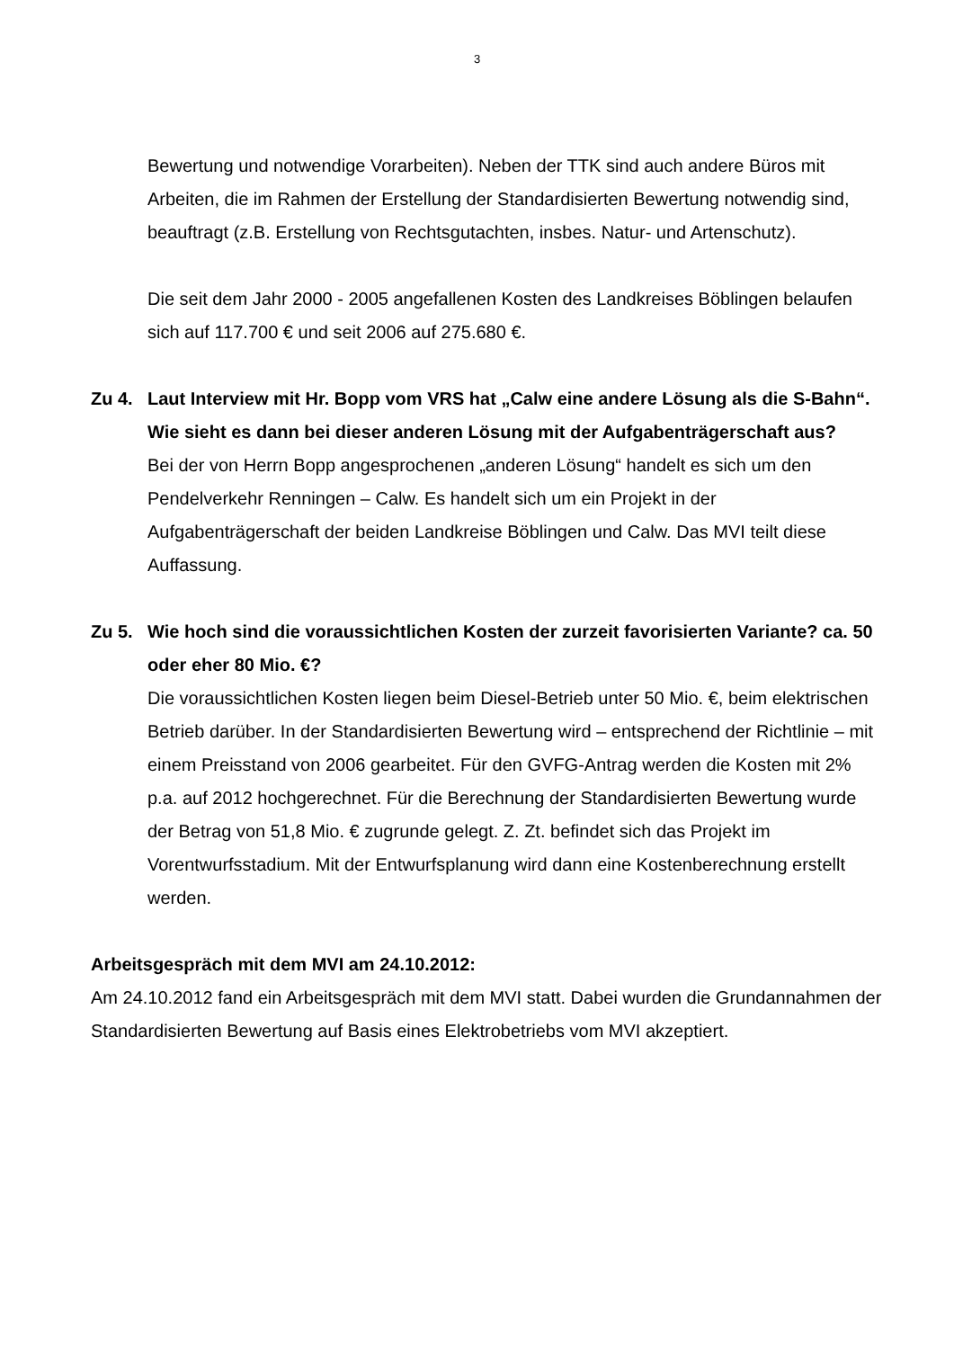3
Bewertung und notwendige Vorarbeiten). Neben der TTK sind auch andere Büros mit Arbeiten, die im Rahmen der Erstellung der Standardisierten Bewertung notwendig sind, beauftragt (z.B. Erstellung von Rechtsgutachten, insbes. Natur- und Artenschutz).
Die seit dem Jahr 2000 - 2005 angefallenen Kosten des Landkreises Böblingen belaufen sich auf 117.700 € und seit 2006 auf 275.680 €.
Zu 4. Laut Interview mit Hr. Bopp vom VRS hat „Calw eine andere Lösung als die S-Bahn“. Wie sieht es dann bei dieser anderen Lösung mit der Aufgabenträgerschaft aus?
Bei der von Herrn Bopp angesprochenen „anderen Lösung“ handelt es sich um den Pendelverkehr Renningen – Calw. Es handelt sich um ein Projekt in der Aufgabenträgerschaft der beiden Landkreise Böblingen und Calw. Das MVI teilt diese Auffassung.
Zu 5. Wie hoch sind die voraussichtlichen Kosten der zurzeit favorisierten Variante? ca. 50 oder eher 80 Mio. €?
Die voraussichtlichen Kosten liegen beim Diesel-Betrieb unter 50 Mio. €, beim elektrischen Betrieb darüber. In der Standardisierten Bewertung wird – entsprechend der Richtlinie – mit einem Preisstand von 2006 gearbeitet. Für den GVFG-Antrag werden die Kosten mit 2% p.a. auf 2012 hochgerechnet. Für die Berechnung der Standardisierten Bewertung wurde der Betrag von 51,8 Mio. € zugrunde gelegt. Z. Zt. befindet sich das Projekt im Vorentwurfsstadium. Mit der Entwurfsplanung wird dann eine Kostenberechnung erstellt werden.
Arbeitsgespräch mit dem MVI am 24.10.2012:
Am 24.10.2012 fand ein Arbeitsgespräch mit dem MVI statt. Dabei wurden die Grundannahmen der Standardisierten Bewertung auf Basis eines Elektrobetriebs vom MVI akzeptiert.